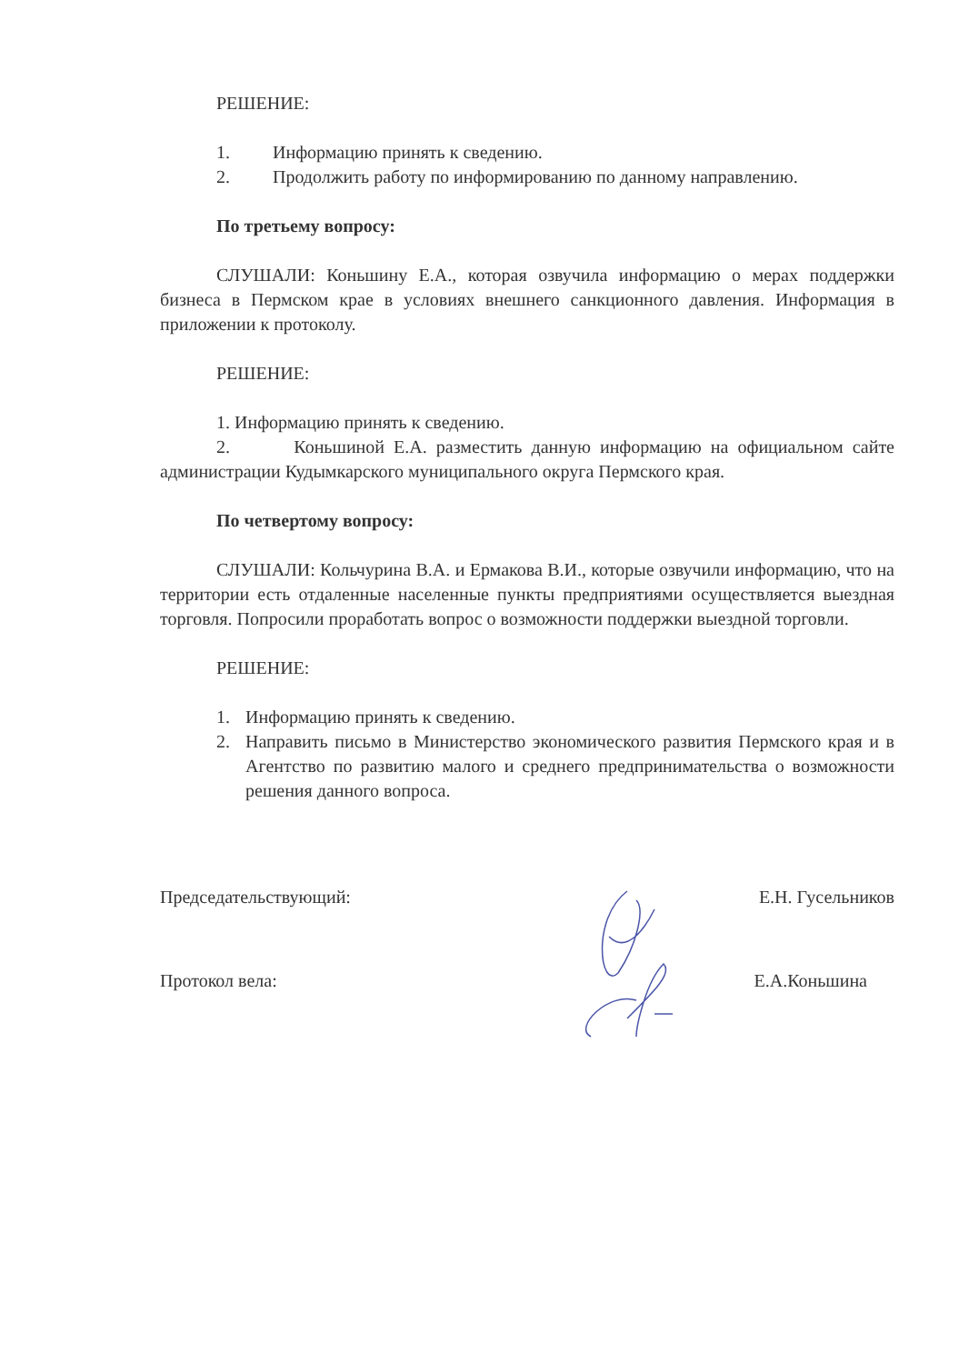РЕШЕНИЕ:
1. Информацию принять к сведению.
2. Продолжить работу по информированию по данному направлению.
По третьему вопросу:
СЛУШАЛИ: Коньшину Е.А., которая озвучила информацию о мерах поддержки бизнеса в Пермском крае в условиях внешнего санкционного давления. Информация в приложении к протоколу.
РЕШЕНИЕ:
1. Информацию принять к сведению.
2. Коньшиной Е.А. разместить данную информацию на официальном сайте администрации Кудымкарского муниципального округа Пермского края.
По четвертому вопросу:
СЛУШАЛИ: Кольчурина В.А. и Ермакова В.И., которые озвучили информацию, что на территории есть отдаленные населенные пункты предприятиями осуществляется выездная торговля. Попросили проработать вопрос о возможности поддержки выездной торговли.
РЕШЕНИЕ:
1. Информацию принять к сведению.
2. Направить письмо в Министерство экономического развития Пермского края и в Агентство по развитию малого и среднего предпринимательства о возможности решения данного вопроса.
Председательствующий: Е.Н. Гусельников
Протокол вела: Е.А.Коньшина